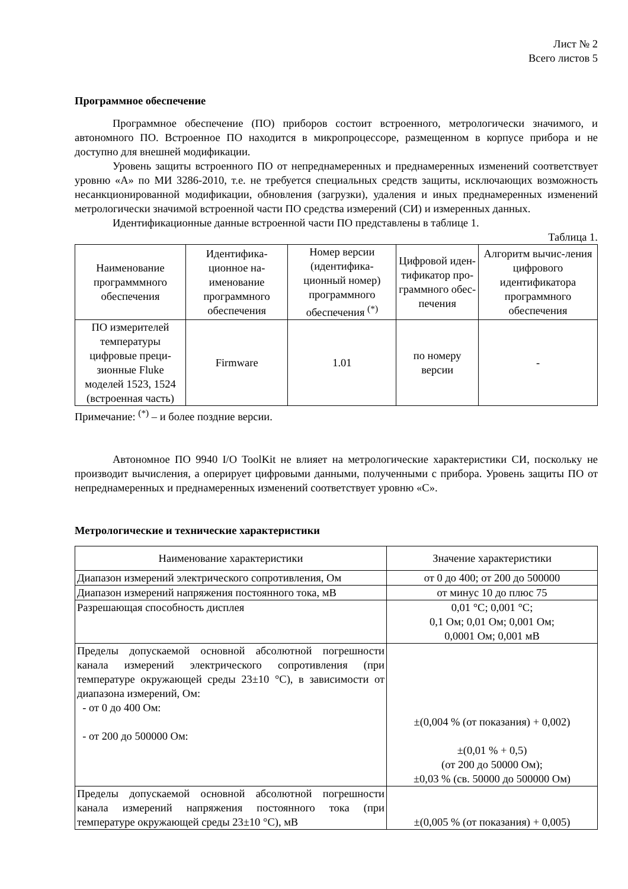Лист № 2
Всего листов 5
Программное обеспечение
Программное обеспечение (ПО) приборов состоит встроенного, метрологически значимого, и автономного ПО. Встроенное ПО находится в микропроцессоре, размещенном в корпусе прибора и не доступно для внешней модификации.
Уровень защиты встроенного ПО от непреднамеренных и преднамеренных изменений соответствует уровню «А» по МИ 3286-2010, т.е. не требуется специальных средств защиты, исключающих возможность несанкционированной модификации, обновления (загрузки), удаления и иных преднамеренных изменений метрологически значимой встроенной части ПО средства измерений (СИ) и измеренных данных.
Идентификационные данные встроенной части ПО представлены в таблице 1.
Таблица 1.
| Наименование программмного обеспечения | Идентифика-ционное на-именование программного обеспечения | Номер версии (идентифика-ционный номер) программного обеспечения <sup>(*)</sup> | Цифровой иден-тификатор про-граммного обес-печения | Алгоритм вычис-ления цифрового идентификатора программного обеспечения |
| --- | --- | --- | --- | --- |
| ПО измерителей температуры цифровые преци-зионные Fluke моделей 1523, 1524 (встроенная часть) | Firmware | 1.01 | по номеру версии | - |
Примечание: <sup>(*)</sup> – и более поздние версии.
Автономное ПО 9940 I/O ToolKit не влияет на метрологические характеристики СИ, поскольку не производит вычисления, а оперирует цифровыми данными, полученными с прибора. Уровень защиты ПО от непреднамеренных и преднамеренных изменений соответствует уровню «С».
Метрологические и технические характеристики
| Наименование характеристики | Значение характеристики |
| --- | --- |
| Диапазон измерений электрического сопротивления, Ом | от 0 до 400; от 200 до 500000 |
| Диапазон измерений напряжения постоянного тока, мВ | от минус 10 до плюс 75 |
| Разрешающая способность дисплея | 0,01 °С; 0,001 °С; 0,1 Ом; 0,01 Ом; 0,001 Ом; 0,0001 Ом; 0,001 мВ |
| Пределы допускаемой основной абсолютной погрешности канала измерений электрического сопротивления (при температуре окружающей среды 23±10 °С), в зависимости от диапазона измерений, Ом: - от 0 до 400 Ом: - от 200 до 500000 Ом: | ±(0,004 % (от показания) + 0,002) ±(0,01 % + 0,5) (от 200 до 50000 Ом); ±0,03 % (св. 50000 до 500000 Ом) |
| Пределы допускаемой основной абсолютной погрешности канала измерений напряжения постоянного тока (при температуре окружающей среды 23±10 °С), мВ | ±(0,005 % (от показания) + 0,005) |